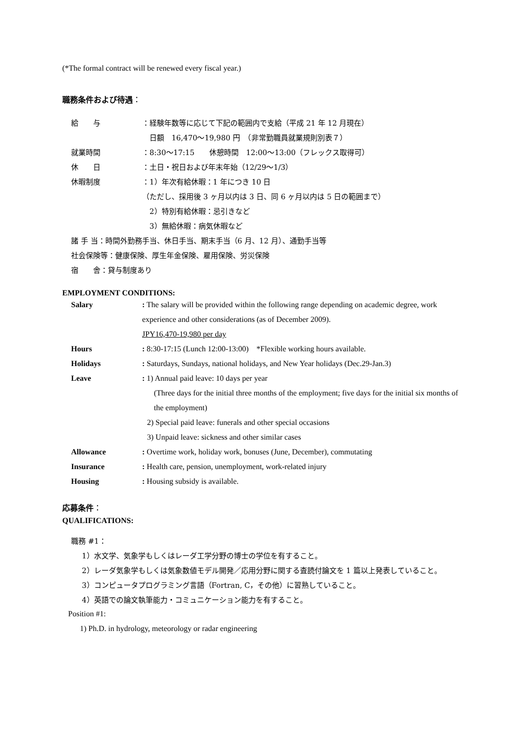(*The formal contract will be renewed every fiscal year.)
職務条件および待遇：
給　　与 ：経験年数等に応じて下記の範囲内で支給（平成 21 年 12 月現在）
　日額　16,470～19,980 円　（非常勤職員就業規則別表７）
就業時間 ：8:30～17:15　　休憩時間　12:00～13:00（フレックス取得可）
休　　日 ：土日・祝日および年末年始（12/29～1/3）
休暇制度 ：1）年次有給休暇：1 年につき 10 日
（ただし、採用後 3 ヶ月以内は 3 日、同 6 ヶ月以内は 5 日の範囲まで）
　2）特別有給休暇：忌引きなど
　3）無給休暇：病気休暇など
諸 手 当：時間外勤務手当、休日手当、期末手当（6 月、12 月）、通勤手当等
社会保険等：健康保険、厚生年金保険、雇用保険、労災保険
宿　　舎：貸与制度あり
EMPLOYMENT CONDITIONS:
Salary : The salary will be provided within the following range depending on academic degree, work experience and other considerations (as of December 2009).
JPY16,470-19,980 per day
Hours : 8:30-17:15 (Lunch 12:00-13:00)　*Flexible working hours available.
Holidays : Saturdays, Sundays, national holidays, and New Year holidays (Dec.29-Jan.3)
Leave : 1) Annual paid leave: 10 days per year
(Three days for the initial three months of the employment; five days for the initial six months of the employment)
2) Special paid leave: funerals and other special occasions
3) Unpaid leave: sickness and other similar cases
Allowance : Overtime work, holiday work, bonuses (June, December), commutating
Insurance : Health care, pension, unemployment, work-related injury
Housing : Housing subsidy is available.
応募条件：
QUALIFICATIONS:
職務 #1：
1）水文学、気象学もしくはレーダ工学分野の博士の学位を有すること。
2）レーダ気象学もしくは気象数値モデル開発／応用分野に関する査読付論文を 1 篇以上発表していること。
3）コンピュータプログラミング言語（Fortran, C，その他）に習熟していること。
4）英語での論文執筆能力・コミュニケーション能力を有すること。
Position #1:
1) Ph.D. in hydrology, meteorology or radar engineering